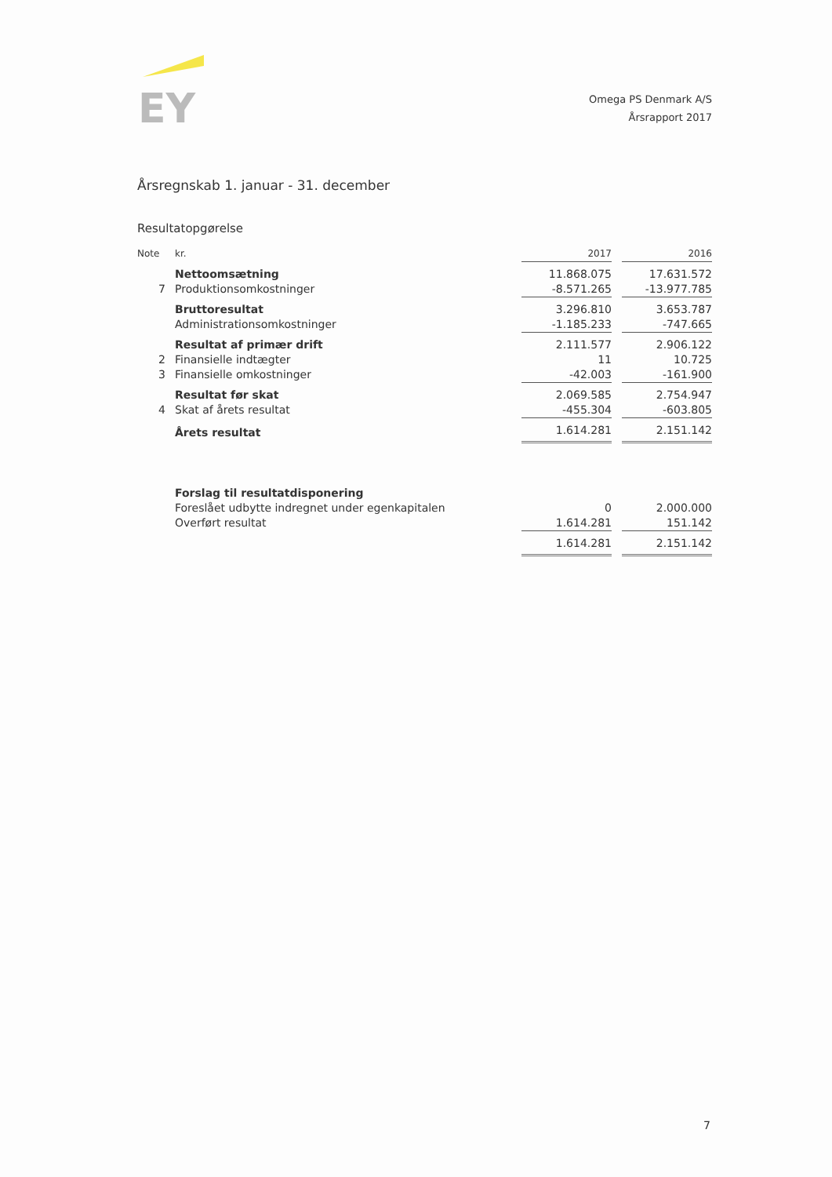EY
Omega PS Denmark A/S
Årsrapport 2017
Årsregnskab 1. januar - 31. december
Resultatopgørelse
| Note | kr. | 2017 | | 2016 |
| --- | --- | --- | --- | --- |
| | Nettoomsætning | 11.868.075 | | 17.631.572 |
| 7 | Produktionsomkostninger | -8.571.265 | | -13.977.785 |
| | Bruttoresultat | 3.296.810 | | 3.653.787 |
| | Administrationsomkostninger | -1.185.233 | | -747.665 |
| | Resultat af primær drift | 2.111.577 | | 2.906.122 |
| 2 | Finansielle indtægter | 11 | | 10.725 |
| 3 | Finansielle omkostninger | -42.003 | | -161.900 |
| | Resultat før skat | 2.069.585 | | 2.754.947 |
| 4 | Skat af årets resultat | -455.304 | | -603.805 |
| | Årets resultat | 1.614.281 | | 2.151.142 |
| | Forslag til resultatdisponering | | | |
| | Foreslået udbytte indregnet under egenkapitalen | 0 | | 2.000.000 |
| | Overført resultat | 1.614.281 | | 151.142 |
| | | 1.614.281 | | 2.151.142 |
7